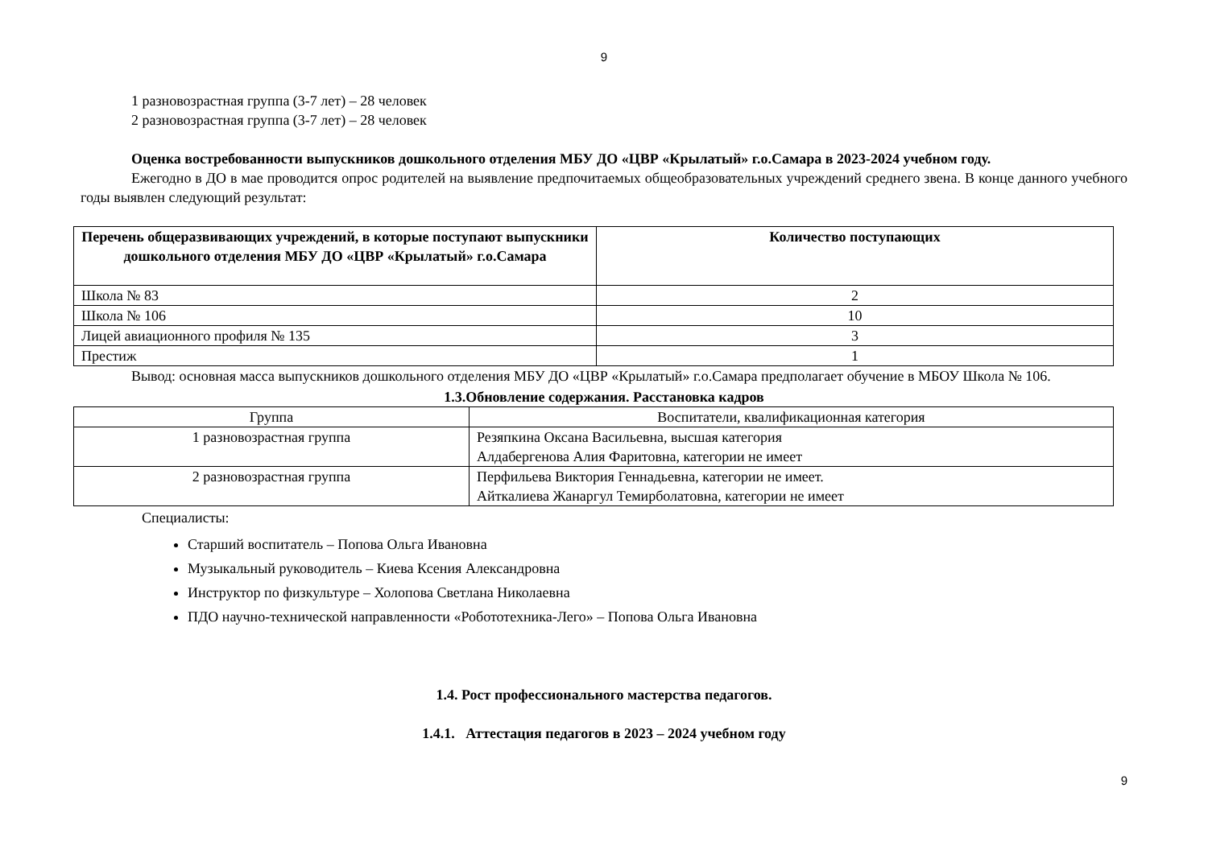9
1 разновозрастная группа (3-7 лет) – 28 человек
2 разновозрастная группа (3-7 лет) – 28 человек
Оценка востребованности выпускников дошкольного отделения МБУ ДО «ЦВР «Крылатый» г.о.Самара в 2023-2024 учебном году.
Ежегодно в ДО в мае проводится опрос родителей на выявление предпочитаемых общеобразовательных учреждений среднего звена. В конце данного учебного годы выявлен следующий результат:
| Перечень общеразвивающих учреждений, в которые поступают выпускники дошкольного отделения МБУ ДО «ЦВР «Крылатый» г.о.Самара | Количество поступающих |
| --- | --- |
| Школа № 83 | 2 |
| Школа № 106 | 10 |
| Лицей авиационного профиля № 135 | 3 |
| Престиж | 1 |
Вывод: основная масса выпускников дошкольного отделения МБУ ДО «ЦВР «Крылатый» г.о.Самара предполагает обучение в МБОУ Школа № 106.
1.3.Обновление содержания. Расстановка кадров
| Группа | Воспитатели, квалификационная категория |
| 1 разновозрастная группа | Резяпкина Оксана Васильевна, высшая категория Алдабергенова Алия Фаритовна, категории не имеет |
| 2 разновозрастная группа | Перфильева Виктория Геннадьевна, категории не имеет. Айткалиева Жанаргул Темирболатовна, категории не имеет |
Специалисты:
Старший воспитатель – Попова Ольга Ивановна
Музыкальный руководитель – Киева Ксения Александровна
Инструктор по физкультуре – Холопова Светлана Николаевна
ПДО научно-технической направленности «Робототехника-Лего» – Попова Ольга Ивановна
1.4. Рост профессионального мастерства педагогов.
1.4.1. Аттестация педагогов в 2023 – 2024 учебном году
9